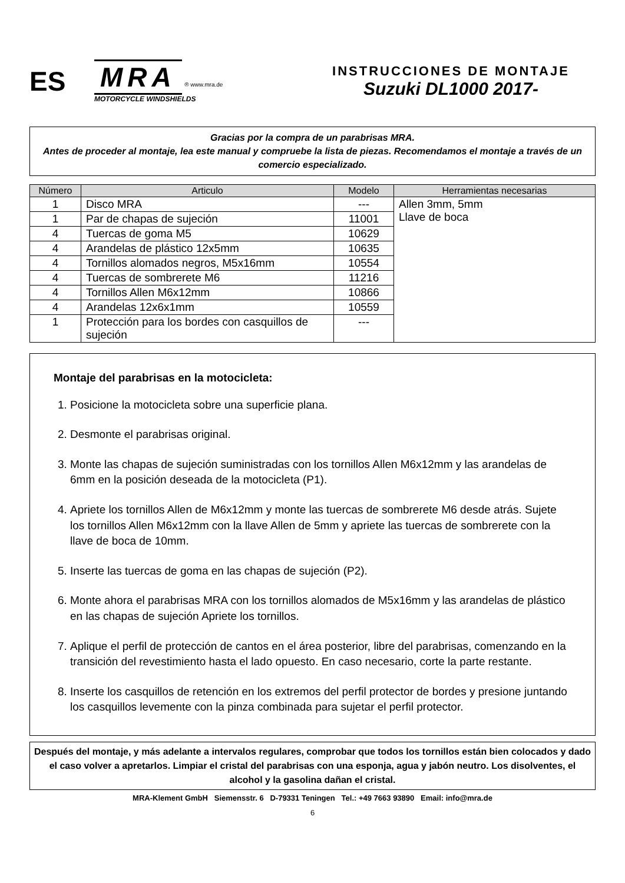ES
MRA
® www.mra.de
MOTORCYCLE WINDSHIELDS
INSTRUCCIONES DE MONTAJE
Suzuki DL1000 2017-
Gracias por la compra de un parabrisas MRA.
Antes de proceder al montaje, lea este manual y compruebe la lista de piezas. Recomendamos el montaje a través de un comercio especializado.
| Número | Articulo | Modelo | Herramientas necesarias |
| --- | --- | --- | --- |
| 1 | Disco MRA | --- | Allen 3mm, 5mm Llave de boca |
| 1 | Par de chapas de sujeción | 11001 | |
| 4 | Tuercas de goma M5 | 10629 | |
| 4 | Arandelas de plástico 12x5mm | 10635 | |
| 4 | Tornillos alomados negros, M5x16mm | 10554 | |
| 4 | Tuercas de sombrerete M6 | 11216 | |
| 4 | Tornillos Allen M6x12mm | 10866 | |
| 4 | Arandelas 12x6x1mm | 10559 | |
| 1 | Protección para los bordes con casquillos de sujeción | --- | |
Montaje del parabrisas en la motocicleta:
1. Posicione la motocicleta sobre una superficie plana.
2. Desmonte el parabrisas original.
3. Monte las chapas de sujeción suministradas con los tornillos Allen M6x12mm y las arandelas de 6mm en la posición deseada de la motocicleta (P1).
4. Apriete los tornillos Allen de M6x12mm y monte las tuercas de sombrerete M6 desde atrás. Sujete los tornillos Allen M6x12mm con la llave Allen de 5mm y apriete las tuercas de sombrerete con la llave de boca de 10mm.
5. Inserte las tuercas de goma en las chapas de sujeción (P2).
6. Monte ahora el parabrisas MRA con los tornillos alomados de M5x16mm y las arandelas de plástico en las chapas de sujeción Apriete los tornillos.
7. Aplique el perfil de protección de cantos en el área posterior, libre del parabrisas, comenzando en la transición del revestimiento hasta el lado opuesto. En caso necesario, corte la parte restante.
8. Inserte los casquillos de retención en los extremos del perfil protector de bordes y presione juntando los casquillos levemente con la pinza combinada para sujetar el perfil protector.
Después del montaje, y más adelante a intervalos regulares, comprobar que todos los tornillos están bien colocados y dado el caso volver a apretarlos. Limpiar el cristal del parabrisas con una esponja, agua y jabón neutro. Los disolventes, el alcohol y la gasolina dañan el cristal.
MRA-Klement GmbH Siemensstr. 6 D-79331 Teningen Tel.: +49 7663 93890 Email: info@mra.de
6